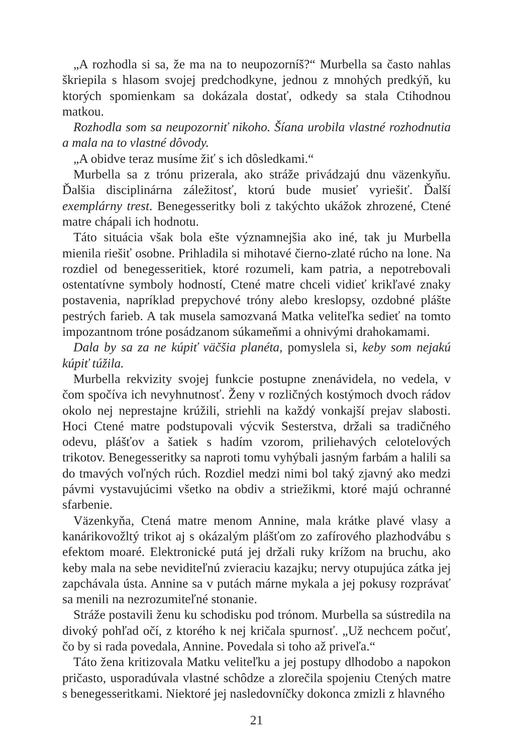„A rozhodla si sa, že ma na to neupozorníš?“ Murbella sa často nahlas škriepila s hlasom svojej predchodkyne, jednou z mnohých predkýň, ku ktorých spomienkam sa dokázala dostať, odkedy sa stala Ctihodnou matkou.
Rozhodla som sa neupozorniť nikoho. Šíana urobila vlastné rozhodnutia a mala na to vlastné dôvody.
„A obidve teraz musíme žiť s ich dôsledkami.“
Murbella sa z trónu prizerala, ako stráže privádzajú dnu väzenkyňu. Ďalšia disciplinárna záležitosť, ktorú bude musieť vyriešiť. Ďalší exemplárny trest. Benegesseritky boli z takýchto ukážok zhrozené, Ctené matre chápali ich hodnotu.
Táto situácia však bola ešte významnejšia ako iné, tak ju Murbella mienila riešiť osobne. Prihladila si mihotavé čierno-zlaté rúcho na lone. Na rozdiel od benegesseritiek, ktoré rozumeli, kam patria, a nepotrebovali ostentatívne symboly hodností, Ctené matre chceli vidieť krikľavé znaky postavenia, napríklad prepychové tróny alebo kreslopsy, ozdobné plášte pestrých farieb. A tak musela samozvaná Matka veliteľka sedieť na tomto impozantnom tróne posádzanom súkameňmi a ohnivými drahokamami.
Dala by sa za ne kúpiť väčšia planéta, pomyslela si, keby som nejakú kúpiť túžila.
Murbella rekvizity svojej funkcie postupne znenávidela, no vedela, v čom spočíva ich nevyhnutnosť. Ženy v rozličných kostýmoch dvoch rádov okolo nej neprestajne krúžili, striehli na každý vonkajší prejav slabosti. Hoci Ctené matre podstupovali výcvik Sesterstva, držali sa tradičného odevu, plášťov a šatiek s hadím vzorom, priliehavých celotelových trikotov. Benegesseritky sa naproti tomu vyhýbali jasným farbám a halili sa do tmavých voľných rúch. Rozdiel medzi nimi bol taký zjavný ako medzi pávmi vystavujúcimi všetko na obdiv a striežikmi, ktoré majú ochranné sfarbenie.
Väzenkyňa, Ctená matre menom Annine, mala krátke plavé vlasy a kanárikovožltý trikot aj s okázalým plášťom zo zafírového plazhodvábu s efektom moaré. Elektronické putá jej držali ruky krížom na bruchu, ako keby mala na sebe neviditeľnú zvieraciu kazajku; nervy otupujúca zátka jej zapchávala ústa. Annine sa v putách márne mykala a jej pokusy rozprávať sa menili na nezrozumiteľné stonanie.
Stráže postavili ženu ku schodisku pod trónom. Murbella sa sústredila na divoký pohľad očí, z ktorého k nej kričala spurnosť. „Už nechcem počuť, čo by si rada povedala, Annine. Povedala si toho až priveľa.“
Táto žena kritizovala Matku veliteľku a jej postupy dlhodobo a napokon pričasto, usporadúvala vlastné schôdze a zlorečila spojeniu Ctených matre s benegesseritkami. Niektoré jej nasledovníčky dokonca zmizli z hlavného
21